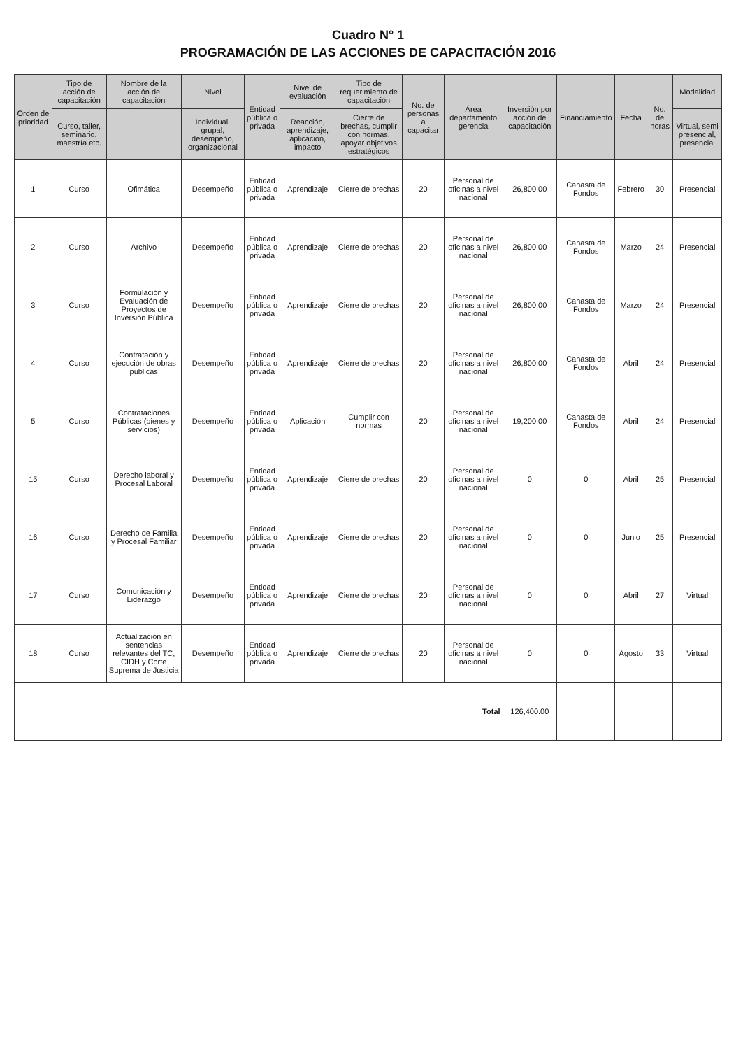Cuadro N° 1
PROGRAMACIÓN DE LAS ACCIONES DE CAPACITACIÓN 2016
| Orden de prioridad | Tipo de acción de capacitación | Nombre de la acción de capacitación | Nivel | Entidad pública o privada | Nivel de evaluación | Tipo de requerimiento de capacitación | No. de personas a capacitar | Área departamento gerencia | Inversión por acción de capacitación | Financiamiento | Fecha | No. de horas | Modalidad |
| --- | --- | --- | --- | --- | --- | --- | --- | --- | --- | --- | --- | --- | --- |
| | Curso, taller, seminario, maestría etc. | | Individual, grupal, desempeño, organizacional | | Reacción, aprendizaje, aplicación, impacto | Cierre de brechas, cumplir con normas, apoyar objetivos estratégicos | | | | | | | Virtual, semi presencial, presencial |
| 1 | Curso | Ofimática | Desempeño | Entidad pública o privada | Aprendizaje | Cierre de brechas | 20 | Personal de oficinas a nivel nacional | 26,800.00 | Canasta de Fondos | Febrero | 30 | Presencial |
| 2 | Curso | Archivo | Desempeño | Entidad pública o privada | Aprendizaje | Cierre de brechas | 20 | Personal de oficinas a nivel nacional | 26,800.00 | Canasta de Fondos | Marzo | 24 | Presencial |
| 3 | Curso | Formulación y Evaluación de Proyectos de Inversión Pública | Desempeño | Entidad pública o privada | Aprendizaje | Cierre de brechas | 20 | Personal de oficinas a nivel nacional | 26,800.00 | Canasta de Fondos | Marzo | 24 | Presencial |
| 4 | Curso | Contratación y ejecución de obras públicas | Desempeño | Entidad pública o privada | Aprendizaje | Cierre de brechas | 20 | Personal de oficinas a nivel nacional | 26,800.00 | Canasta de Fondos | Abril | 24 | Presencial |
| 5 | Curso | Contrataciones Públicas (bienes y servicios) | Desempeño | Entidad pública o privada | Aplicación | Cumplir con normas | 20 | Personal de oficinas a nivel nacional | 19,200.00 | Canasta de Fondos | Abril | 24 | Presencial |
| 15 | Curso | Derecho laboral y Procesal Laboral | Desempeño | Entidad pública o privada | Aprendizaje | Cierre de brechas | 20 | Personal de oficinas a nivel nacional | 0 | 0 | Abril | 25 | Presencial |
| 16 | Curso | Derecho de Familia y Procesal Familiar | Desempeño | Entidad pública o privada | Aprendizaje | Cierre de brechas | 20 | Personal de oficinas a nivel nacional | 0 | 0 | Junio | 25 | Presencial |
| 17 | Curso | Comunicación y Liderazgo | Desempeño | Entidad pública o privada | Aprendizaje | Cierre de brechas | 20 | Personal de oficinas a nivel nacional | 0 | 0 | Abril | 27 | Virtual |
| 18 | Curso | Actualización en sentencias relevantes del TC, CIDH y Corte Suprema de Justicia | Desempeño | Entidad pública o privada | Aprendizaje | Cierre de brechas | 20 | Personal de oficinas a nivel nacional | 0 | 0 | Agosto | 33 | Virtual |
| Total | | | | | | | | | 126,400.00 | | | | |